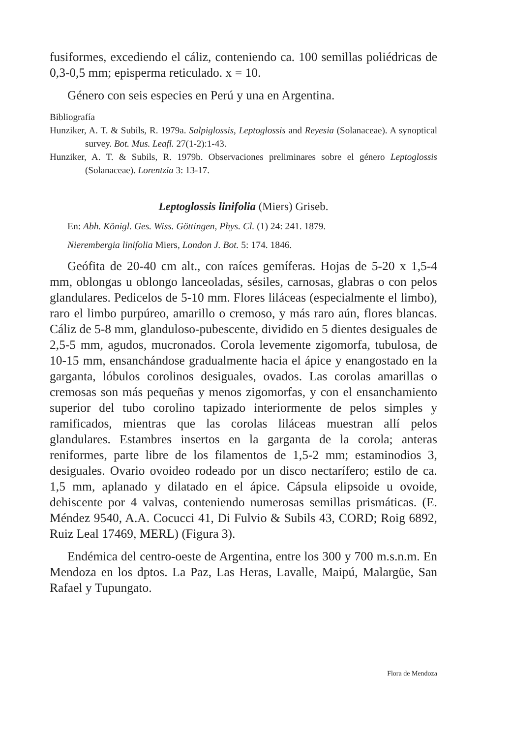fusiformes, excediendo el cáliz, conteniendo ca. 100 semillas poliédricas de 0,3-0,5 mm; episperma reticulado. x = 10.
Género con seis especies en Perú y una en Argentina.
Bibliografía
Hunziker, A. T. & Subils, R. 1979a. Salpiglossis, Leptoglossis and Reyesia (Solanaceae). A synoptical survey. Bot. Mus. Leafl. 27(1-2):1-43.
Hunziker, A. T. & Subils, R. 1979b. Observaciones preliminares sobre el género Leptoglossis (Solanaceae). Lorentzia 3: 13-17.
Leptoglossis linifolia (Miers) Griseb.
En: Abh. Königl. Ges. Wiss. Göttingen, Phys. Cl. (1) 24: 241. 1879.
Nierembergia linifolia Miers, London J. Bot. 5: 174. 1846.
Geófita de 20-40 cm alt., con raíces gemíferas. Hojas de 5-20 x 1,5-4 mm, oblongas u oblongo lanceoladas, sésiles, carnosas, glabras o con pelos glandulares. Pedicelos de 5-10 mm. Flores liláceas (especialmente el limbo), raro el limbo purpúreo, amarillo o cremoso, y más raro aún, flores blancas. Cáliz de 5-8 mm, glanduloso-pubescente, dividido en 5 dientes desiguales de 2,5-5 mm, agudos, mucronados. Corola levemente zigomorfa, tubulosa, de 10-15 mm, ensanchándose gradualmente hacia el ápice y enangostado en la garganta, lóbulos corolinos desiguales, ovados. Las corolas amarillas o cremosas son más pequeñas y menos zigomorfas, y con el ensanchamiento superior del tubo corolino tapizado interiormente de pelos simples y ramificados, mientras que las corolas liláceas muestran allí pelos glandulares. Estambres insertos en la garganta de la corola; anteras reniformes, parte libre de los filamentos de 1,5-2 mm; estaminodios 3, desiguales. Ovario ovoideo rodeado por un disco nectarífero; estilo de ca. 1,5 mm, aplanado y dilatado en el ápice. Cápsula elipsoide u ovoide, dehiscente por 4 valvas, conteniendo numerosas semillas prismáticas. (E. Méndez 9540, A.A. Cocucci 41, Di Fulvio & Subils 43, CORD; Roig 6892, Ruiz Leal 17469, MERL) (Figura 3).
Endémica del centro-oeste de Argentina, entre los 300 y 700 m.s.n.m. En Mendoza en los dptos. La Paz, Las Heras, Lavalle, Maipú, Malargüe, San Rafael y Tupungato.
Flora de Mendoza